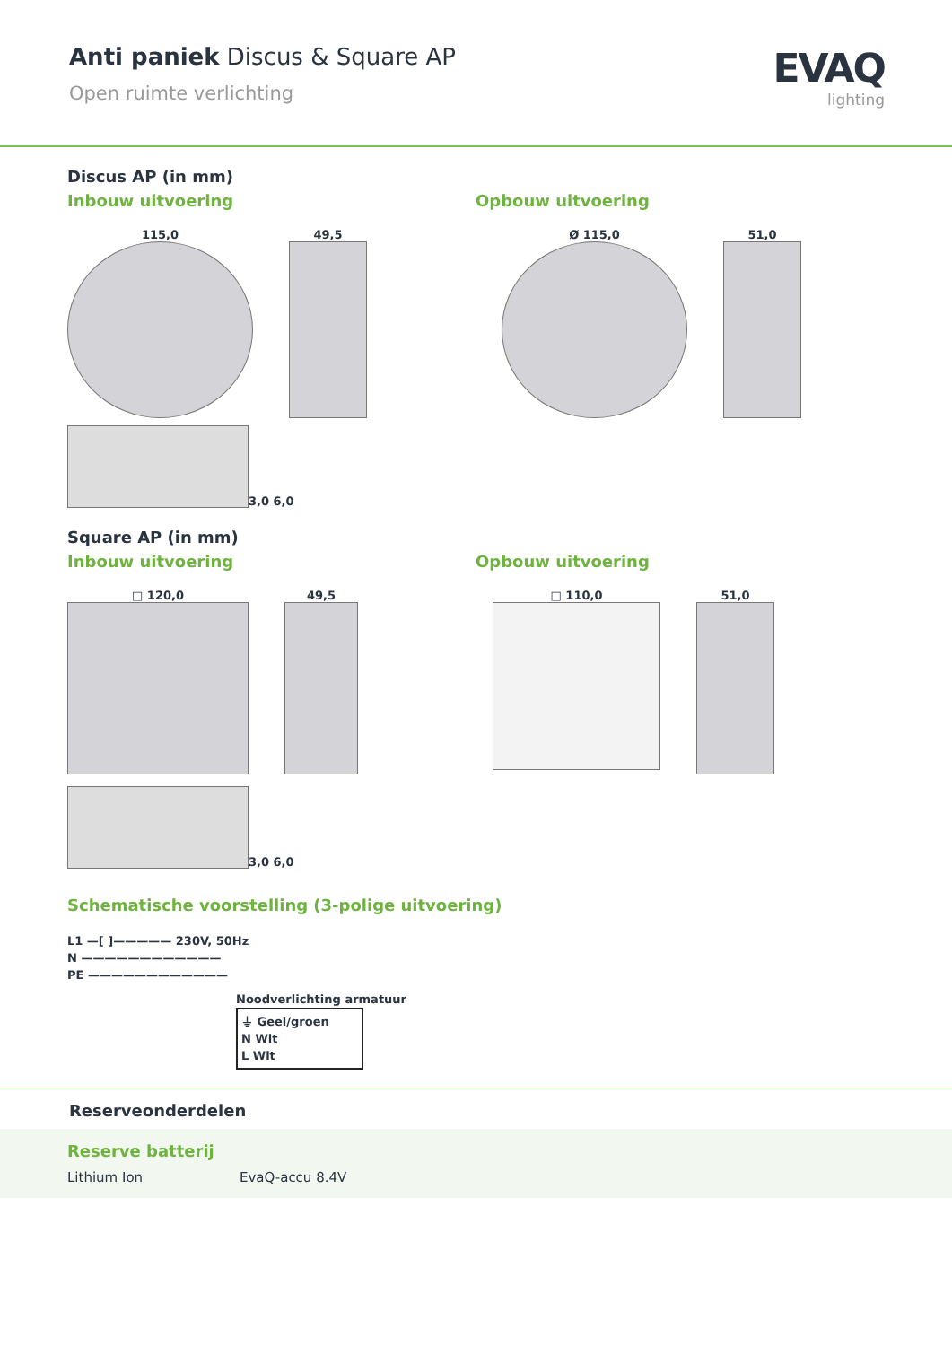Anti paniek Discus & Square AP
Open ruimte verlichting
EVAQ
lighting
Discus AP (in mm)
Inbouw uitvoering Opbouw uitvoering
115,0 49,5 Ø 115,0 51,0
3,0 6,0
Square AP (in mm)
Inbouw uitvoering Opbouw uitvoering
□ 120,0 49,5 □ 110,0 51,0
3,0 6,0
Schematische voorstelling (3-polige uitvoering)
L1 —[ ]————— 230V, 50Hz
N ————————————
PE ————————————
Noodverlichting armatuur
⏚ Geel/groen
N Wit
L Wit
Reserveonderdelen
Reserve batterij
Lithium Ion EvaQ-accu 8.4V